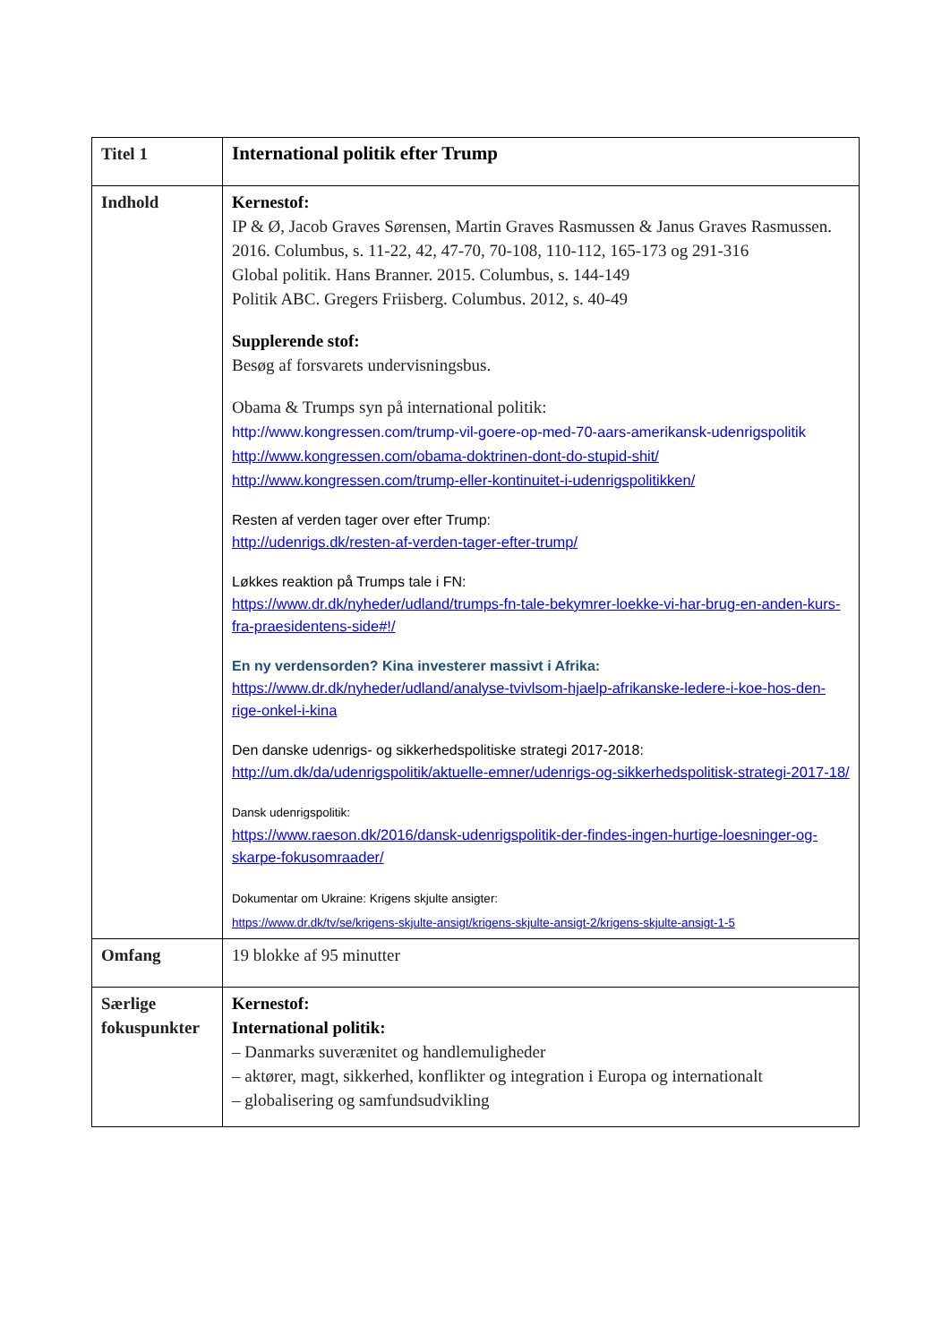| Titel 1 | International politik efter Trump |
| Indhold | Kernestof: IP & Ø, Jacob Graves Sørensen, Martin Graves Rasmussen & Janus Graves Rasmussen. 2016. Columbus, s. 11-22, 42, 47-70, 70-108, 110-112, 165-173 og 291-316 Global politik. Hans Branner. 2015. Columbus, s. 144-149 Politik ABC. Gregers Friisberg. Columbus. 2012, s. 40-49 Supplerende stof: Besøg af forsvarets undervisningsbus. Obama & Trumps syn på international politik: http://www.kongressen.com/trump-vil-goere-op-med-70-aars-amerikansk-udenrigspolitik http://www.kongressen.com/obama-doktrinen-dont-do-stupid-shit/ http://www.kongressen.com/trump-eller-kontinuitet-i-udenrigspolitikken/ Resten af verden tager over efter Trump: http://udenrigs.dk/resten-af-verden-tager-efter-trump/ Løkkes reaktion på Trumps tale i FN: https://www.dr.dk/nyheder/udland/trumps-fn-tale-bekymrer-loekke-vi-har-brug-en-anden-kurs-fra-praesidentens-side#!/ En ny verdensorden? Kina investerer massivt i Afrika: https://www.dr.dk/nyheder/udland/analyse-tvivlsom-hjaelp-afrikanske-ledere-i-koe-hos-den-rige-onkel-i-kina Den danske udenrigs- og sikkerhedspolitiske strategi 2017-2018: http://um.dk/da/udenrigspolitik/aktuelle-emner/udenrigs-og-sikkerhedspolitisk-strategi-2017-18/ Dansk udenrigspolitik: https://www.raeson.dk/2016/dansk-udenrigspolitik-der-findes-ingen-hurtige-loesninger-og-skarpe-fokusomraader/ Dokumentar om Ukraine: Krigens skjulte ansigter: https://www.dr.dk/tv/se/krigens-skjulte-ansigt/krigens-skjulte-ansigt-2/krigens-skjulte-ansigt-1-5 |
| Omfang | 19 blokke af 95 minutter |
| Særlige fokuspunkter | Kernestof: International politik: – Danmarks suverænitet og handlemuligheder – aktører, magt, sikkerhed, konflikter og integration i Europa og internationalt – globalisering og samfundsudvikling |